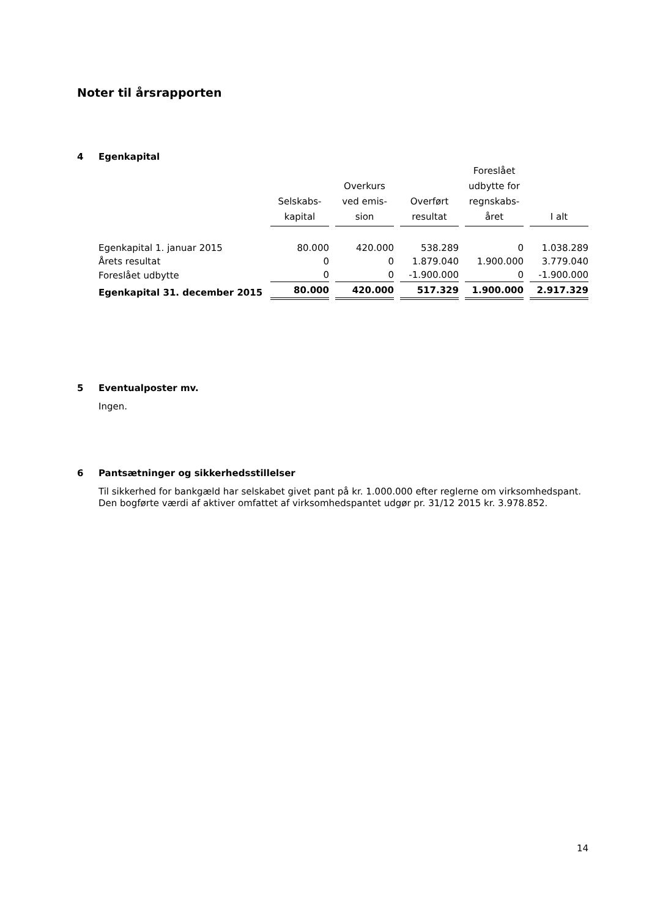Noter til årsrapporten
4 Egenkapital
| | Selskabs- kapital | Overkurs ved emis- sion | Overført resultat | Foreslået udbytte for regnskabs- året | I alt |
| --- | --- | --- | --- | --- | --- |
| Egenkapital 1. januar 2015 | 80.000 | 420.000 | 538.289 | 0 | 1.038.289 |
| Årets resultat | 0 | 0 | 1.879.040 | 1.900.000 | 3.779.040 |
| Foreslået udbytte | 0 | 0 | -1.900.000 | 0 | -1.900.000 |
| Egenkapital 31. december 2015 | 80.000 | 420.000 | 517.329 | 1.900.000 | 2.917.329 |
5 Eventualposter mv.
Ingen.
6 Pantsætninger og sikkerhedsstillelser
Til sikkerhed for bankgæld har selskabet givet pant på kr. 1.000.000 efter reglerne om virksomhedspant. Den bogførte værdi af aktiver omfattet af virksomhedspantet udgør pr. 31/12 2015 kr. 3.978.852.
14